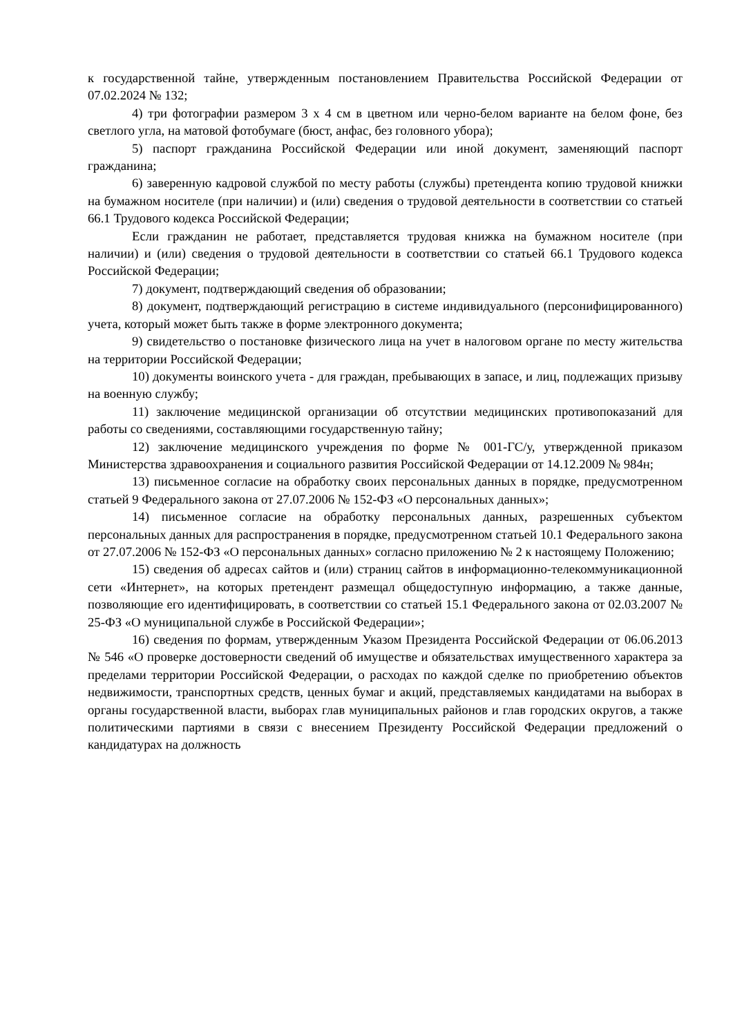к государственной тайне, утвержденным постановлением Правительства Российской Федерации от 07.02.2024 № 132;
4) три фотографии размером 3 х 4 см в цветном или черно-белом варианте на белом фоне, без светлого угла, на матовой фотобумаге (бюст, анфас, без головного убора);
5) паспорт гражданина Российской Федерации или иной документ, заменяющий паспорт гражданина;
6) заверенную кадровой службой по месту работы (службы) претендента копию трудовой книжки на бумажном носителе (при наличии) и (или) сведения о трудовой деятельности в соответствии со статьей 66.1 Трудового кодекса Российской Федерации;
Если гражданин не работает, представляется трудовая книжка на бумажном носителе (при наличии) и (или) сведения о трудовой деятельности в соответствии со статьей 66.1 Трудового кодекса Российской Федерации;
7) документ, подтверждающий сведения об образовании;
8) документ, подтверждающий регистрацию в системе индивидуального (персонифицированного) учета, который может быть также в форме электронного документа;
9) свидетельство о постановке физического лица на учет в налоговом органе по месту жительства на территории Российской Федерации;
10) документы воинского учета - для граждан, пребывающих в запасе, и лиц, подлежащих призыву на военную службу;
11) заключение медицинской организации об отсутствии медицинских противопоказаний для работы со сведениями, составляющими государственную тайну;
12) заключение медицинского учреждения по форме № 001-ГС/у, утвержденной приказом Министерства здравоохранения и социального развития Российской Федерации от 14.12.2009 № 984н;
13) письменное согласие на обработку своих персональных данных в порядке, предусмотренном статьей 9 Федерального закона от 27.07.2006 № 152-ФЗ «О персональных данных»;
14) письменное согласие на обработку персональных данных, разрешенных субъектом персональных данных для распространения в порядке, предусмотренном статьей 10.1 Федерального закона от 27.07.2006 № 152-ФЗ «О персональных данных» согласно приложению № 2 к настоящему Положению;
15) сведения об адресах сайтов и (или) страниц сайтов в информационно-телекоммуникационной сети «Интернет», на которых претендент размещал общедоступную информацию, а также данные, позволяющие его идентифицировать, в соответствии со статьей 15.1 Федерального закона от 02.03.2007 № 25-ФЗ «О муниципальной службе в Российской Федерации»;
16) сведения по формам, утвержденным Указом Президента Российской Федерации от 06.06.2013 № 546 «О проверке достоверности сведений об имуществе и обязательствах имущественного характера за пределами территории Российской Федерации, о расходах по каждой сделке по приобретению объектов недвижимости, транспортных средств, ценных бумаг и акций, представляемых кандидатами на выборах в органы государственной власти, выборах глав муниципальных районов и глав городских округов, а также политическими партиями в связи с внесением Президенту Российской Федерации предложений о кандидатурах на должность